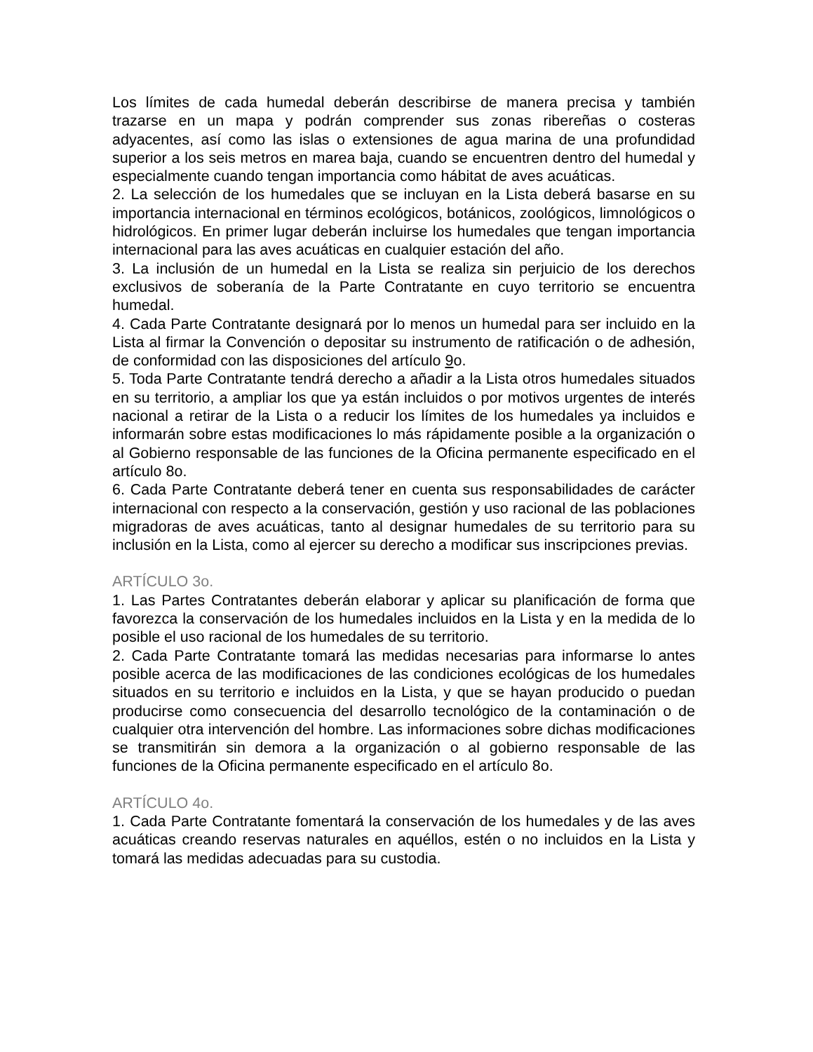Los límites de cada humedal deberán describirse de manera precisa y también trazarse en un mapa y podrán comprender sus zonas ribereñas o costeras adyacentes, así como las islas o extensiones de agua marina de una profundidad superior a los seis metros en marea baja, cuando se encuentren dentro del humedal y especialmente cuando tengan importancia como hábitat de aves acuáticas.
2. La selección de los humedales que se incluyan en la Lista deberá basarse en su importancia internacional en términos ecológicos, botánicos, zoológicos, limnológicos o hidrológicos. En primer lugar deberán incluirse los humedales que tengan importancia internacional para las aves acuáticas en cualquier estación del año.
3. La inclusión de un humedal en la Lista se realiza sin perjuicio de los derechos exclusivos de soberanía de la Parte Contratante en cuyo territorio se encuentra humedal.
4. Cada Parte Contratante designará por lo menos un humedal para ser incluido en la Lista al firmar la Convención o depositar su instrumento de ratificación o de adhesión, de conformidad con las disposiciones del artículo 9o.
5. Toda Parte Contratante tendrá derecho a añadir a la Lista otros humedales situados en su territorio, a ampliar los que ya están incluidos o por motivos urgentes de interés nacional a retirar de la Lista o a reducir los límites de los humedales ya incluidos e informarán sobre estas modificaciones lo más rápidamente posible a la organización o al Gobierno responsable de las funciones de la Oficina permanente especificado en el artículo 8o.
6. Cada Parte Contratante deberá tener en cuenta sus responsabilidades de carácter internacional con respecto a la conservación, gestión y uso racional de las poblaciones migradoras de aves acuáticas, tanto al designar humedales de su territorio para su inclusión en la Lista, como al ejercer su derecho a modificar sus inscripciones previas.
ARTÍCULO 3o.
1. Las Partes Contratantes deberán elaborar y aplicar su planificación de forma que favorezca la conservación de los humedales incluidos en la Lista y en la medida de lo posible el uso racional de los humedales de su territorio.
2. Cada Parte Contratante tomará las medidas necesarias para informarse lo antes posible acerca de las modificaciones de las condiciones ecológicas de los humedales situados en su territorio e incluidos en la Lista, y que se hayan producido o puedan producirse como consecuencia del desarrollo tecnológico de la contaminación o de cualquier otra intervención del hombre. Las informaciones sobre dichas modificaciones se transmitirán sin demora a la organización o al gobierno responsable de las funciones de la Oficina permanente especificado en el artículo 8o.
ARTÍCULO 4o.
1. Cada Parte Contratante fomentará la conservación de los humedales y de las aves acuáticas creando reservas naturales en aquéllos, estén o no incluidos en la Lista y tomará las medidas adecuadas para su custodia.